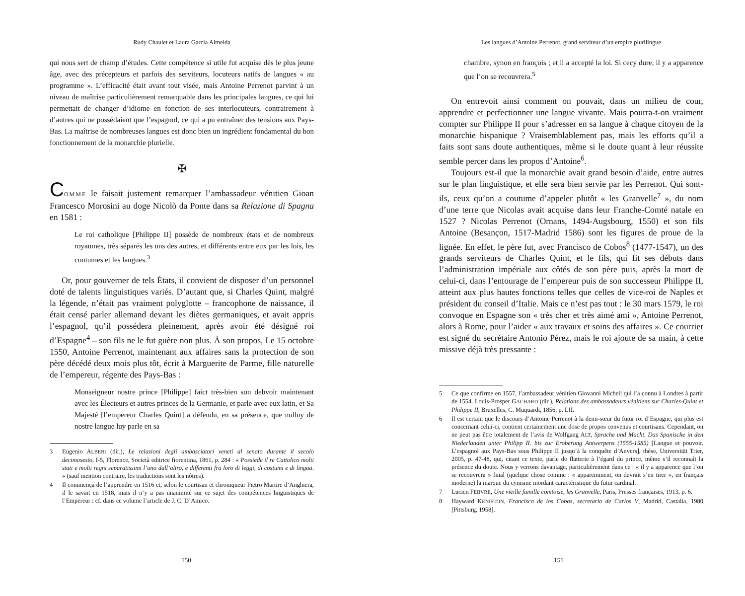Rudy Chaulet et Laura García Almeida
qui nous sert de champ d’études. Cette compétence si utile fut acquise dès le plus jeune âge, avec des précepteurs et parfois des serviteurs, locuteurs natifs de langues « au programme ». L’efficacité était avant tout visée, mais Antoine Perrenot parvint à un niveau de maîtrise particulièrement remarquable dans les principales langues, ce qui lui permettait de changer d’idiome en fonction de ses interlocuteurs, contrairement à d’autres qui ne possédaient que l’espagnol, ce qui a pu entraîner des tensions aux Pays-Bas. La maîtrise de nombreuses langues est donc bien un ingrédient fondamental du bon fonctionnement de la monarchie plurielle.
✠
COMME le faisait justement remarquer l’ambassadeur vénitien Gioan Francesco Morosini au doge Nicolò da Ponte dans sa Relazione di Spagna en 1581 :
Le roi catholique [Philippe II] possède de nombreux états et de nombreux royaumes, très séparés les uns des autres, et différents entre eux par les lois, les coutumes et les langues.<sup>3</sup>
Or, pour gouverner de tels États, il convient de disposer d’un personnel doté de talents linguistiques variés. D’autant que, si Charles Quint, malgré la légende, n’était pas vraiment polyglotte – francophone de naissance, il était censé parler allemand devant les diètes germaniques, et avait appris l’espagnol, qu’il possédera pleinement, après avoir été désigné roi d’Espagne<sup>4</sup> – son fils ne le fut guère non plus. À son propos, Le 15 octobre 1550, Antoine Perrenot, maintenant aux affaires sans la protection de son père décédé deux mois plus tôt, écrit à Marguerite de Parme, fille naturelle de l’empereur, régente des Pays-Bas :
Monseigneur nostre prince [Philippe] faict très-bien son debvoir maintenant avec les Électeurs et autres princes de la Germanie, et parle avec eux latin, et Sa Majesté [l’empereur Charles Quint] a défendu, en sa présence, que nulluy de nostre langue luy parle en sa
3 Eugenio ALBERI (dir.), Le relazioni degli ambasciatori veneti al senato durante il secolo decimosesto, I-5, Florence, Società editrice fiorentina, 1861, p. 284 : « Possiede il re Cattolico molti stati e molti regni separatissimi l’uno dall’altro, e differenti fra loro di leggi, di costumi e di lingua. » (sauf mention contraire, les traductions sont les nôtres).
4 Il commença de l’apprendre en 1516 et, selon le courtisan et chroniqueur Pietro Martire d’Anghiera, il le savait en 1518, mais il n’y a pas unanimité sur ce sujet des compétences linguistiques de l’Empereur : cf. dans ce volume l’article de J. C. D’Amico.
150
Les langues d’Antoine Perrenot, grand serviteur d’un empire plurilingue
chambre, synon en françois ; et il a accepté la loi. Si cecy dure, il y a apparence que l’on se recouvrera.<sup>5</sup>
On entrevoit ainsi comment on pouvait, dans un milieu de cour, apprendre et perfectionner une langue vivante. Mais pourra-t-on vraiment compter sur Philippe II pour s’adresser en sa langue à chaque citoyen de la monarchie hispanique ? Vraisemblablement pas, mais les efforts qu’il a faits sont sans doute authentiques, même si le doute quant à leur réussite semble percer dans les propos d’Antoine<sup>6</sup>.
Toujours est-il que la monarchie avait grand besoin d’aide, entre autres sur le plan linguistique, et elle sera bien servie par les Perrenot. Qui sont-ils, ceux qu’on a coutume d’appeler plutôt « les Granvelle<sup>7</sup> », du nom d’une terre que Nicolas avait acquise dans leur Franche-Comté natale en 1527 ? Nicolas Perrenot (Ornans, 1494-Augsbourg, 1550) et son fils Antoine (Besançon, 1517-Madrid 1586) sont les figures de proue de la lignée. En effet, le père fut, avec Francisco de Cobos<sup>8</sup> (1477-1547), un des grands serviteurs de Charles Quint, et le fils, qui fit ses débuts dans l’administration impériale aux côtés de son père puis, après la mort de celui-ci, dans l’entourage de l’empereur puis de son successeur Philippe II, atteint aux plus hautes fonctions telles que celles de vice-roi de Naples et président du conseil d’Italie. Mais ce n’est pas tout : le 30 mars 1579, le roi convoque en Espagne son « très cher et très aimé ami », Antoine Perrenot, alors à Rome, pour l’aider « aux travaux et soins des affaires ». Ce courrier est signé du secrétaire Antonio Pérez, mais le roi ajoute de sa main, à cette missive déjà très pressante :
5 Ce que confirme en 1557, l’ambassadeur vénitien Giovanni Micheli qui l’a connu à Londres à partir de 1554. Louis-Prosper GACHARD (dir.), Relations des ambassadeurs vénitiens sur Charles-Quint et Philippe II, Bruxelles, C. Muquardt, 1856, p. LII.
6 Il est certain que le discours d’Antoine Perrenot à la demi-sœur du futur roi d’Espagne, qui plus est concernant celui-ci, contient certainement une dose de propos convenus et courtisans. Cependant, on ne peut pas être totalement de l’avis de Wolfgang ALT, Sprache und Macht. Das Spanische in den Niederlanden unter Philipp II. bis zur Eroberung Antwerpens (1555-1585) [Langue et pouvoir. L’espagnol aux Pays-Bas sous Philippe II jusqu’à la conquête d’Anvers], thèse, Universität Trier, 2005, p. 47-48, qui, citant ce texte, parle de flatterie à l’égard du prince, même s’il reconnaît la présence du doute. Nous y verrons davantage, particulièrement dans ce : « il y a apparence que l’on se recouvrera » final (quelque chose comme : « apparemment, on devrait s’en tirer », en français moderne) la marque du cynisme mordant caractéristique du futur cardinal.
7 Lucien FEBVRE, Une vieille famille comtoise, les Granvelle, Paris, Presses françaises, 1913, p. 6.
8 Hayward KENISTON, Francisco de los Cobos, secretario de Carlos V, Madrid, Castalia, 1980 [Pittsburg, 1958].
151